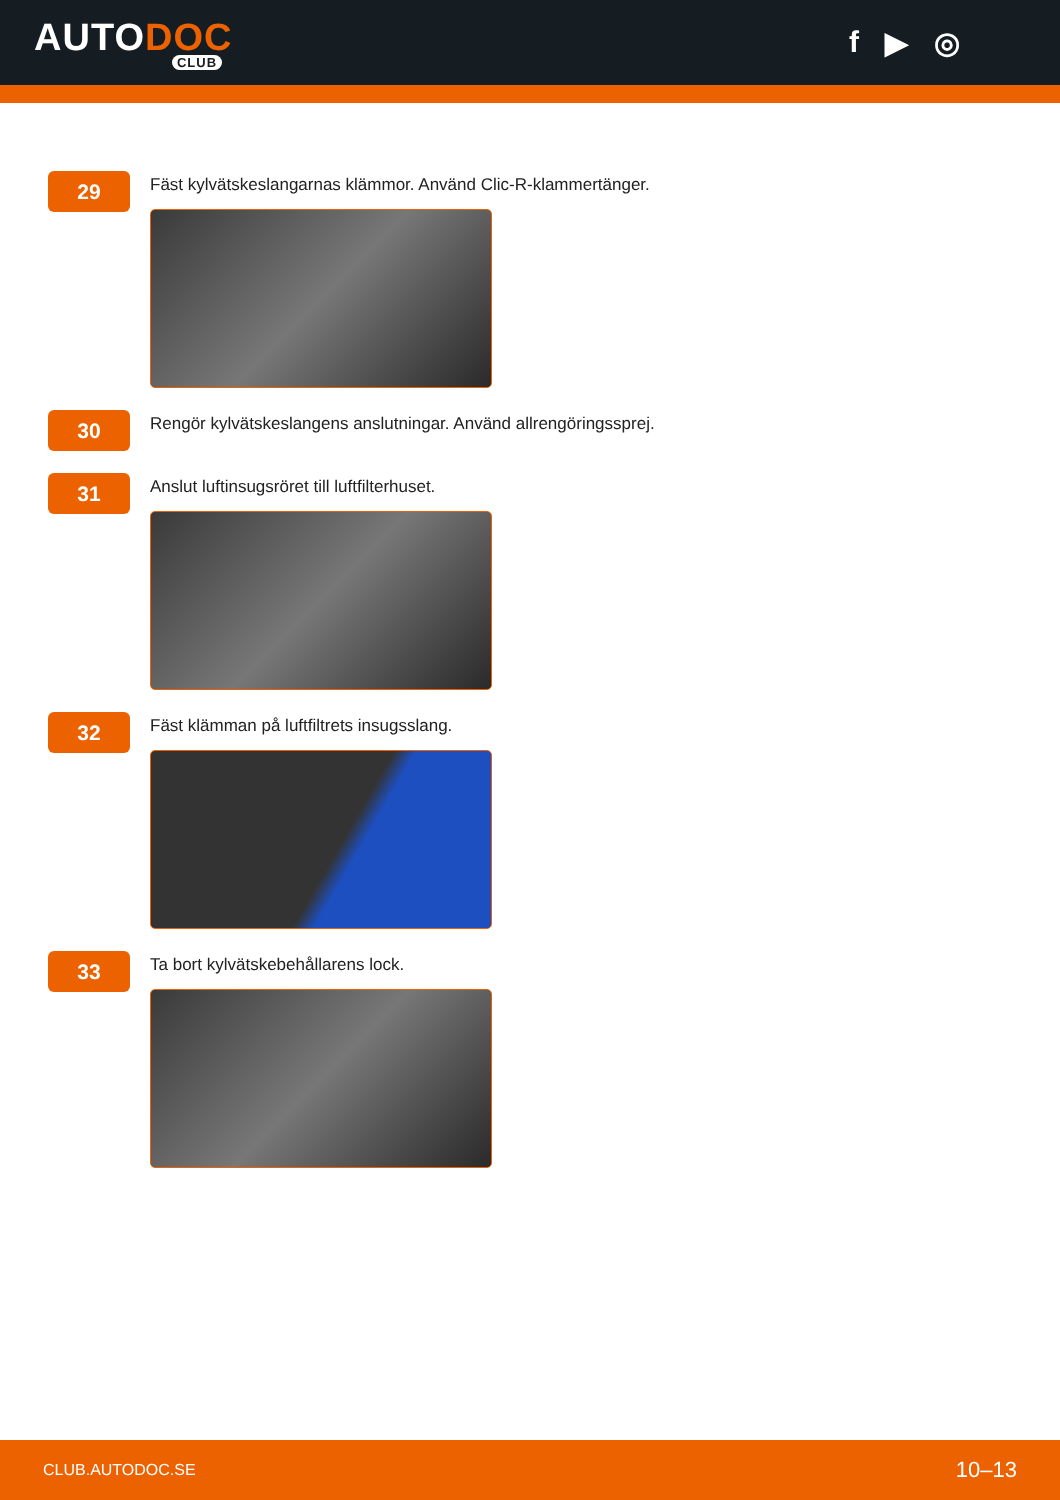AUTODOC
CLUB
f ▶ ◎
29
Fäst kylvätskeslangarnas klämmor. Använd Clic-R-klammertänger.
30
Rengör kylvätskeslangens anslutningar. Använd allrengöringssprej.
31
Anslut luftinsugsröret till luftfilterhuset.
32
Fäst klämman på luftfiltrets insugsslang.
33
Ta bort kylvätskebehållarens lock.
CLUB.AUTODOC.SE 10–13